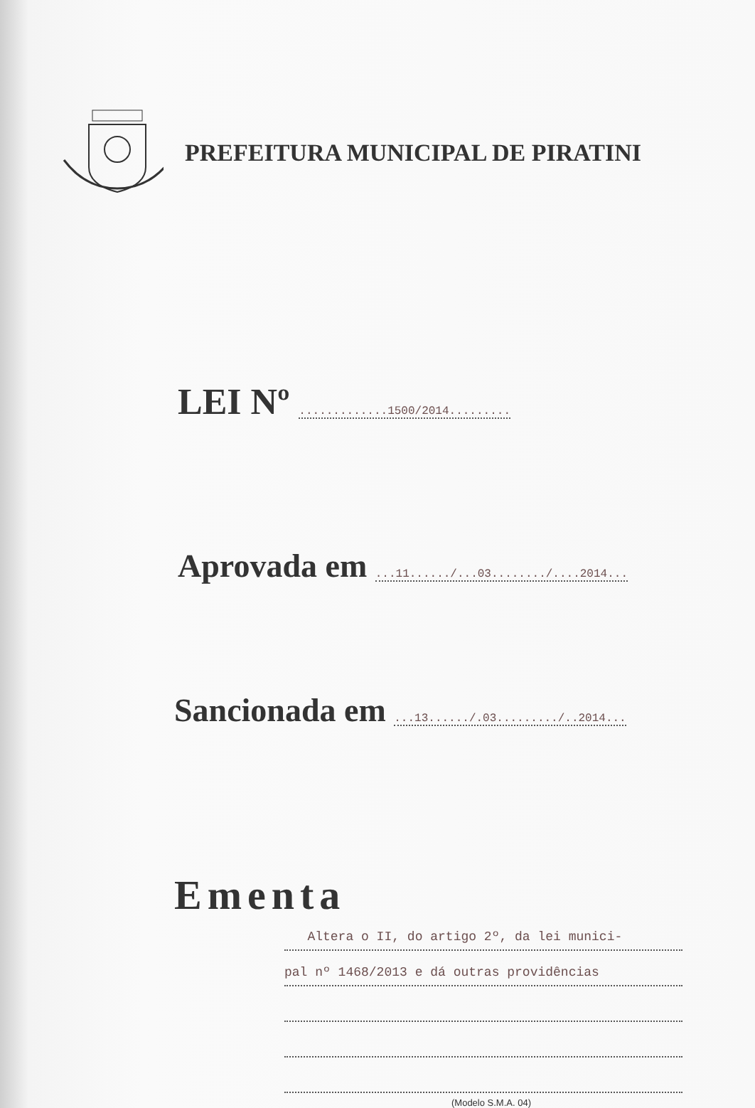PREFEITURA MUNICIPAL DE PIRATINI
LEI Nº .............1500/2014.........
Aprovada em ...11....../...03......../....2014...
Sancionada em ...13....../.03........./..2014...
Ementa
Altera o II, do artigo 2º, da lei munici-
pal nº 1468/2013 e dá outras providências
(Modelo S.M.A. 04)